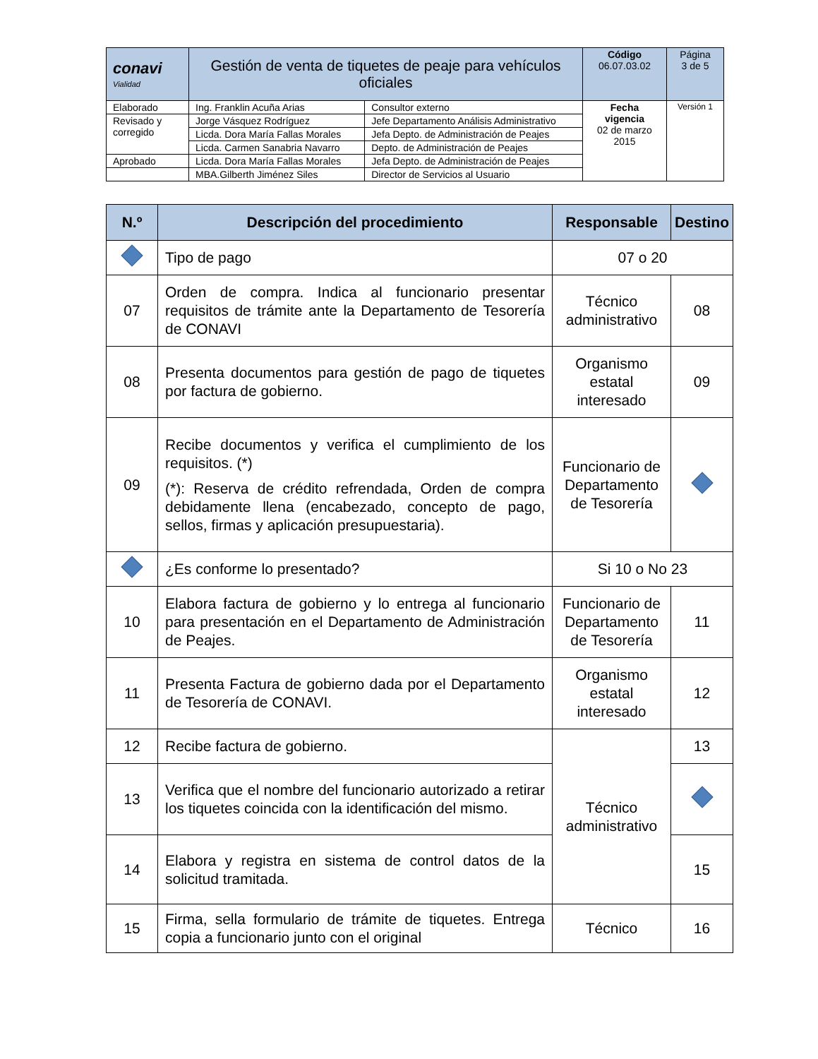| conavi Vialidad | Gestión de venta de tiquetes de peaje para vehículos oficiales | | Código 06.07.03.02 | Página 3 de 5 |
| Elaborado | Ing. Franklin Acuña Arias | Consultor externo | Fecha vigencia 02 de marzo 2015 | Versión 1 |
| Revisado y corregido | Jorge Vásquez Rodríguez | Jefe Departamento Análisis Administrativo | | |
| | Licda. Dora María Fallas Morales | Jefa Depto. de Administración de Peajes | | |
| | Licda. Carmen Sanabria Navarro | Depto. de Administración de Peajes | | |
| Aprobado | Licda. Dora María Fallas Morales | Jefa Depto. de Administración de Peajes | | |
| | MBA.Gilberth Jiménez Siles | Director de Servicios al Usuario | | |
| N.º | Descripción del procedimiento | Responsable | Destino |
| --- | --- | --- | --- |
| | Tipo de pago | 07 o 20 | |
| 07 | Orden de compra. Indica al funcionario presentar requisitos de trámite ante la Departamento de Tesorería de CONAVI | Técnico administrativo | 08 |
| 08 | Presenta documentos para gestión de pago de tiquetes por factura de gobierno. | Organismo estatal interesado | 09 |
| 09 | Recibe documentos y verifica el cumplimiento de los requisitos. (*) (*): Reserva de crédito refrendada, Orden de compra debidamente llena (encabezado, concepto de pago, sellos, firmas y aplicación presupuestaria). | Funcionario de Departamento de Tesorería | |
| | ¿Es conforme lo presentado? | Si 10 o No 23 | |
| 10 | Elabora factura de gobierno y lo entrega al funcionario para presentación en el Departamento de Administración de Peajes. | Funcionario de Departamento de Tesorería | 11 |
| 11 | Presenta Factura de gobierno dada por el Departamento de Tesorería de CONAVI. | Organismo estatal interesado | 12 |
| 12 | Recibe factura de gobierno. | Técnico administrativo | 13 |
| 13 | Verifica que el nombre del funcionario autorizado a retirar los tiquetes coincida con la identificación del mismo. | | |
| 14 | Elabora y registra en sistema de control datos de la solicitud tramitada. | | 15 |
| 15 | Firma, sella formulario de trámite de tiquetes. Entrega copia a funcionario junto con el original | Técnico | 16 |